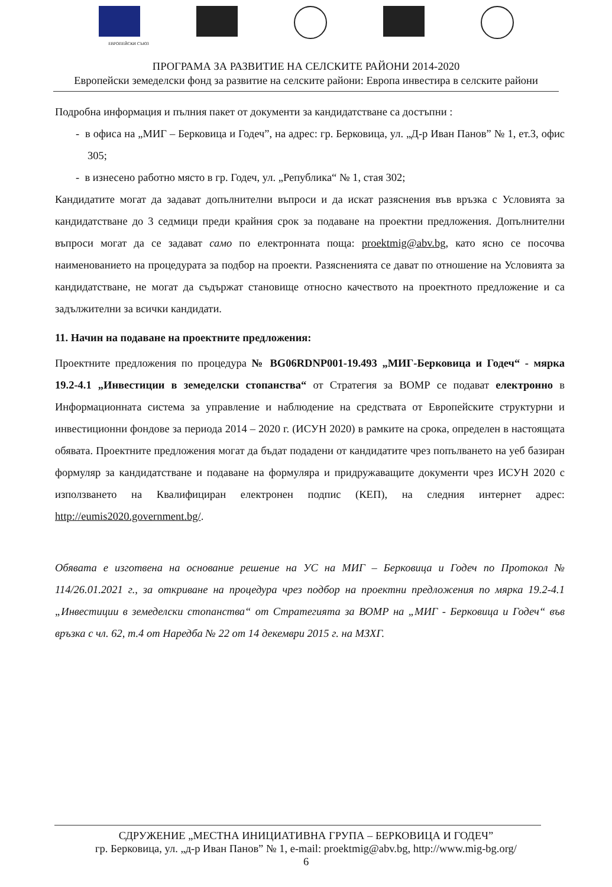ЕВРОПЕЙСКИ СЪЮЗ
ПРОГРАМА ЗА РАЗВИТИЕ НА СЕЛСКИТЕ РАЙОНИ 2014-2020
Европейски земеделски фонд за развитие на селските райони: Европа инвестира в селските райони
Подробна информация и пълния пакет от документи за кандидатстване са достъпни :
- в офиса на „МИГ – Берковица и Годеч”, на адрес: гр. Берковица, ул. „Д-р Иван Панов” № 1, ет.3, офис 305;
- в изнесено работно място в гр. Годеч, ул. „Република“ № 1, стая 302;
Кандидатите могат да задават допълнителни въпроси и да искат разяснения във връзка с Условията за кандидатстване до 3 седмици преди крайния срок за подаване на проектни предложения. Допълнителни въпроси могат да се задават само по електронната поща: proektmig@abv.bg, като ясно се посочва наименованието на процедурата за подбор на проекти. Разясненията се дават по отношение на Условията за кандидатстване, не могат да съдържат становище относно качеството на проектното предложение и са задължителни за всички кандидати.
11. Начин на подаване на проектните предложения:
Проектните предложения по процедура № BG06RDNP001-19.493 „МИГ-Берковица и Годеч“ - мярка 19.2-4.1 „Инвестиции в земеделски стопанства“ от Стратегия за ВОМР се подават електронно в Информационната система за управление и наблюдение на средствата от Европейските структурни и инвестиционни фондове за периода 2014 – 2020 г. (ИСУН 2020) в рамките на срока, определен в настоящата обявата. Проектните предложения могат да бъдат подадени от кандидатите чрез попълването на уеб базиран формуляр за кандидатстване и подаване на формуляра и придружаващите документи чрез ИСУН 2020 с използването на Квалифициран електронен подпис (КЕП), на следния интернет адрес: http://eumis2020.government.bg/.
Обявата е изготвена на основание решение на УС на МИГ – Берковица и Годеч по Протокол № 114/26.01.2021 г., за откриване на процедура чрез подбор на проектни предложения по мярка 19.2-4.1 „Инвестиции в земеделски стопанства“ от Стратегията за ВОМР на „МИГ - Берковица и Годеч“ във връзка с чл. 62, т.4 от Наредба № 22 от 14 декември 2015 г. на МЗХГ.
СДРУЖЕНИЕ „МЕСТНА ИНИЦИАТИВНА ГРУПА – БЕРКОВИЦА И ГОДЕЧ”
гр. Берковица, ул. „д-р Иван Панов” № 1, e-mail: proektmig@abv.bg, http://www.mig-bg.org/
6